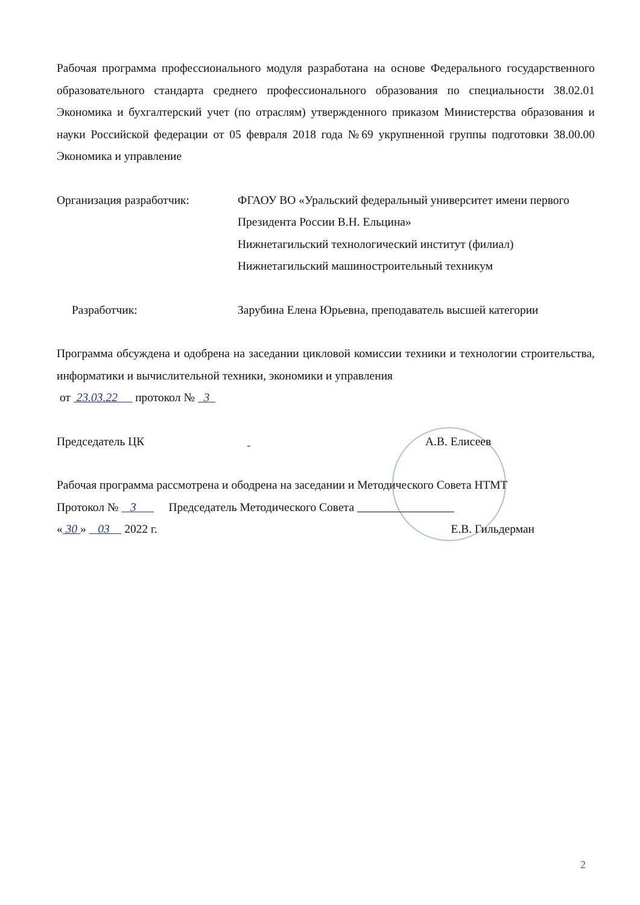Рабочая программа профессионального модуля разработана на основе Федерального государственного образовательного стандарта среднего профессионального образования по специальности 38.02.01 Экономика и бухгалтерский учет (по отраслям) утвержденного приказом Министерства образования и науки Российской федерации от 05 февраля 2018 года №69 укрупненной группы подготовки 38.00.00 Экономика и управление
Организация разработчик: ФГАОУ ВО «Уральский федеральный университет имени первого Президента России В.Н. Ельцина»
Нижнетагильский технологический институт (филиал)
Нижнетагильский машиностроительный техникум
Разработчик: Зарубина Елена Юрьевна, преподаватель высшей категории
Программа обсуждена и одобрена на заседании цикловой комиссии техники и технологии строительства, информатики и вычислительной техники, экономики и управления
от 23.03.22 протокол № 3
Председатель ЦК А.В. Елисеев
Рабочая программа рассмотрена и ободрена на заседании и Методического Совета НТМТ
Протокол № 3 Председатель Методического Совета
« 30 » 03 2022 г. Е.В. Гильдерман
2